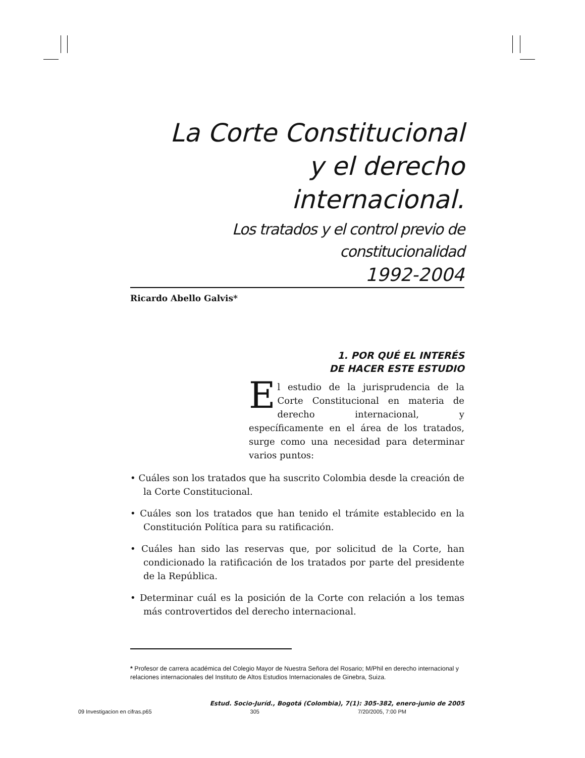La Corte Constitucional
y el derecho internacional.
Los tratados y el control previo de constitucionalidad
1992-2004
Ricardo Abello Galvis*
1. POR QUÉ EL INTERÉS
DE HACER ESTE ESTUDIO
El estudio de la jurisprudencia de la Corte Constitucional en materia de derecho internacional, y específicamente en el área de los tratados, surge como una necesidad para determinar varios puntos:
• Cuáles son los tratados que ha suscrito Colombia desde la creación de la Corte Constitucional.
• Cuáles son los tratados que han tenido el trámite establecido en la Constitución Política para su ratificación.
• Cuáles han sido las reservas que, por solicitud de la Corte, han condicionado la ratificación de los tratados por parte del presidente de la República.
• Determinar cuál es la posición de la Corte con relación a los temas más controvertidos del derecho internacional.
* Profesor de carrera académica del Colegio Mayor de Nuestra Señora del Rosario; M/Phil en derecho internacional y relaciones internacionales del Instituto de Altos Estudios Internacionales de Ginebra, Suiza.
Estud. Socio-Juríd., Bogotá (Colombia), 7(1): 305-382, enero-junio de 2005
09 Investigacion en cifras.p65 305 7/20/2005, 7:00 PM